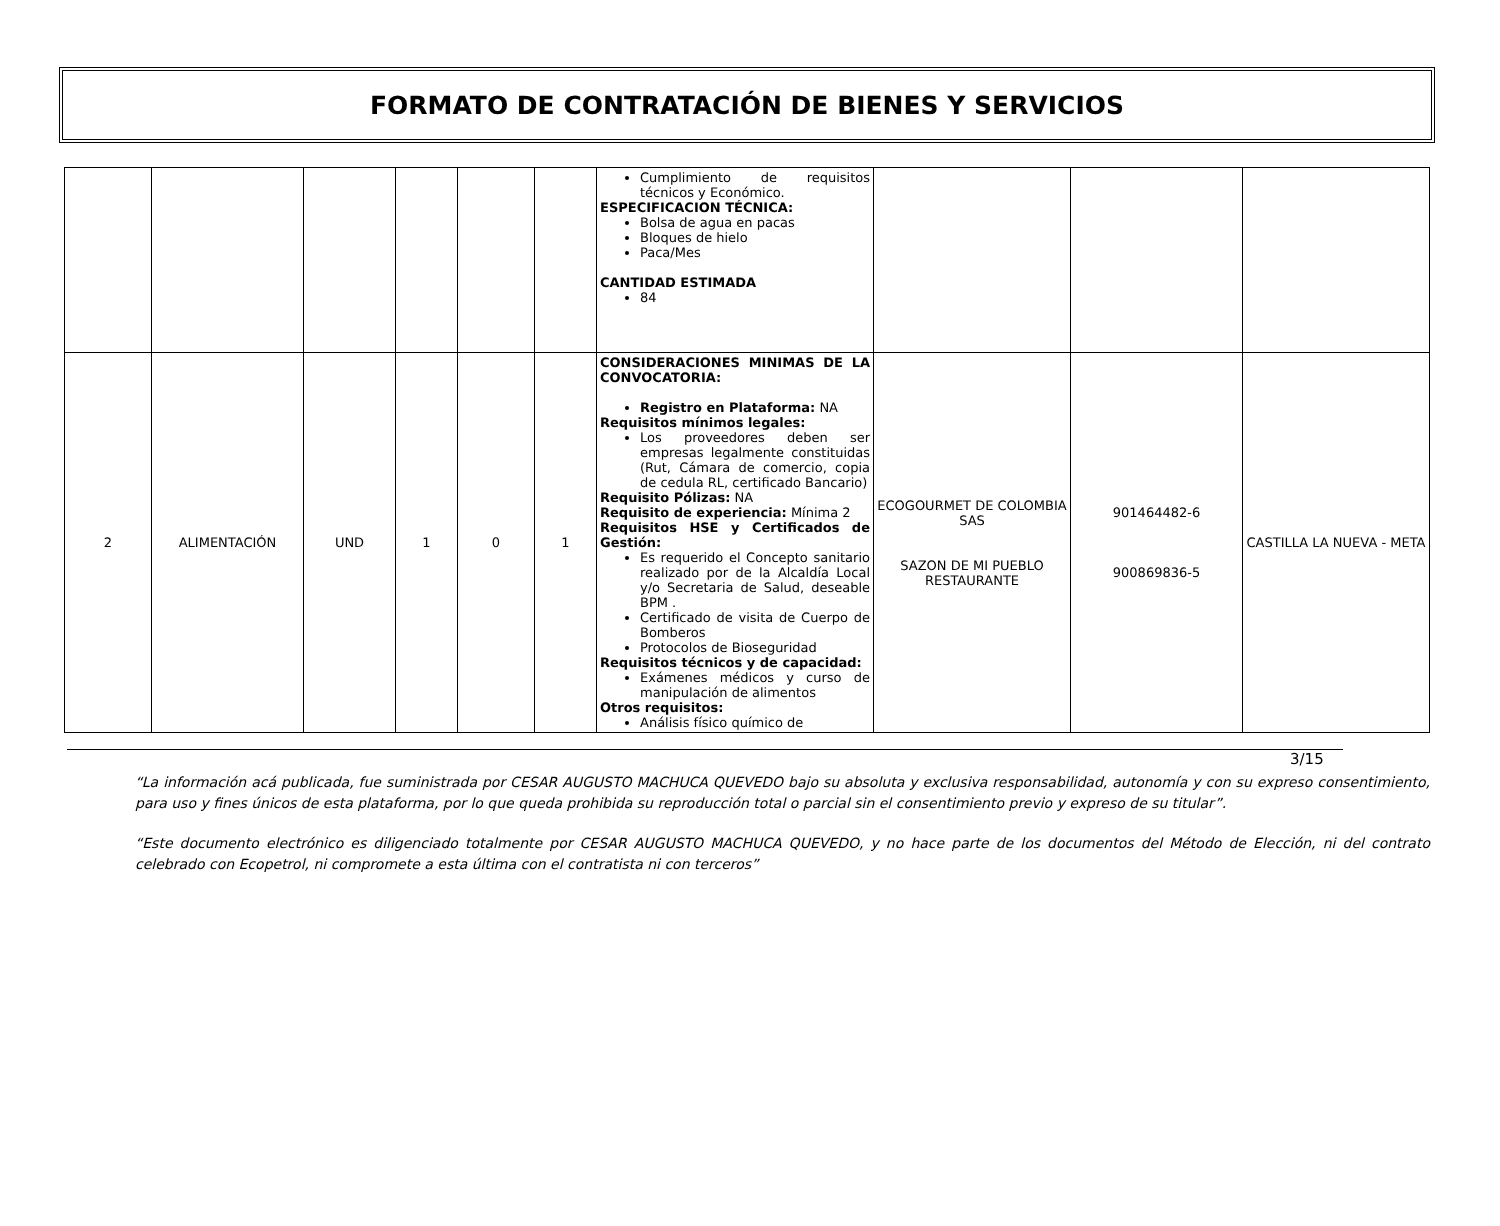FORMATO DE CONTRATACIÓN DE BIENES Y SERVICIOS
| | | | | | | Cumplimiento de requisitos técnicos y Económico. ESPECIFICACION TÉCNICA: Bolsa de agua en pacas Bloques de hielo Paca/Mes CANTIDAD ESTIMADA 84 | | | |
| 2 | ALIMENTACIÓN | UND | 1 | 0 | 1 | CONSIDERACIONES MINIMAS DE LA CONVOCATORIA: Registro en Plataforma: NA Requisitos mínimos legales: Los proveedores deben ser empresas legalmente constituidas (Rut, Cámara de comercio, copia de cedula RL, certificado Bancario) Requisito Pólizas: NA Requisito de experiencia: Mínima 2 Requisitos HSE y Certificados de Gestión: Es requerido el Concepto sanitario realizado por de la Alcaldía Local y/o Secretaria de Salud, deseable BPM . Certificado de visita de Cuerpo de Bomberos Protocolos de Bioseguridad Requisitos técnicos y de capacidad: Exámenes médicos y curso de manipulación de alimentos Otros requisitos: Análisis físico químico de | ECOGOURMET DE COLOMBIA SAS SAZON DE MI PUEBLO RESTAURANTE | 901464482-6 900869836-5 | CASTILLA LA NUEVA - META |
3/15
“La información acá publicada, fue suministrada por CESAR AUGUSTO MACHUCA QUEVEDO bajo su absoluta y exclusiva responsabilidad, autonomía y con su expreso consentimiento, para uso y fines únicos de esta plataforma, por lo que queda prohibida su reproducción total o parcial sin el consentimiento previo y expreso de su titular”.
“Este documento electrónico es diligenciado totalmente por CESAR AUGUSTO MACHUCA QUEVEDO, y no hace parte de los documentos del Método de Elección, ni del contrato celebrado con Ecopetrol, ni compromete a esta última con el contratista ni con terceros”